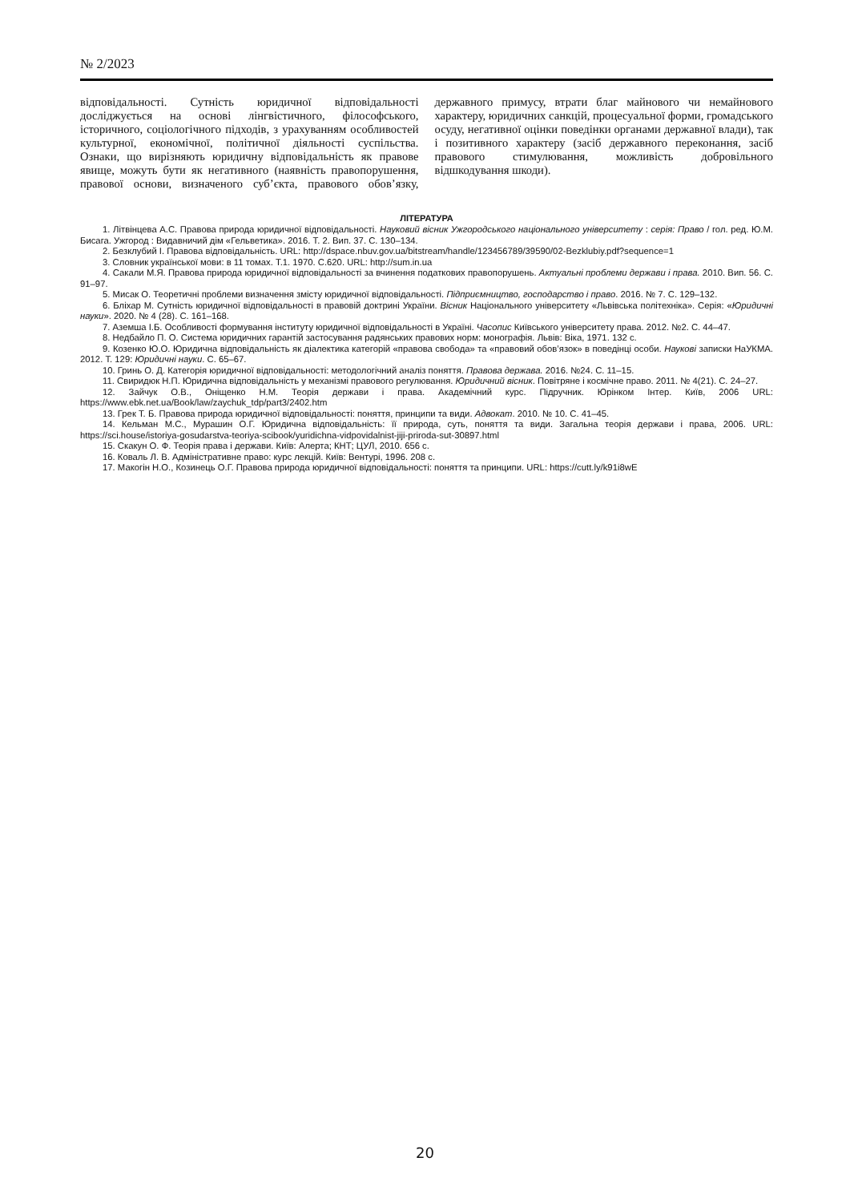№ 2/2023
відповідальності. Сутність юридичної відповідальності досліджується на основі лінгвістичного, філософського, історичного, соціологічного підходів, з урахуванням особливостей культурної, економічної, політичної діяльності суспільства. Ознаки, що вирізняють юридичну відповідальність як правове явище, можуть бути як негативного (наявність правопорушення, правової основи, визначеного суб’єкта, правового обов’язку, державного примусу, втрати благ майнового чи немайнового характеру, юридичних санкцій, процесуальної форми, громадського осуду, негативної оцінки поведінки органами державної влади), так і позитивного характеру (засіб державного переконання, засіб правового стимулювання, можливість добровільного відшкодування шкоди).
ЛІТЕРАТУРА
1. Літвінцева А.С. Правова природа юридичної відповідальності. Науковий вісник Ужгородського національного університету : серія: Право / гол. ред. Ю.М. Бисага. Ужгород : Видавничий дім «Гельветика». 2016. Т. 2. Вип. 37. С. 130–134.
2. Безклубий І. Правова відповідальність. URL: http://dspace.nbuv.gov.ua/bitstream/handle/123456789/39590/02-Bezklubiy.pdf?sequence=1
3. Словник української мови: в 11 томах. Т.1. 1970. С.620. URL: http://sum.in.ua
4. Сакали М.Я. Правова природа юридичної відповідальності за вчинення податкових правопорушень. Актуальні проблеми держави і права. 2010. Вип. 56. С. 91–97.
5. Мисак О. Теоретичні проблеми визначення змісту юридичної відповідальності. Підприємництво, господарство і право. 2016. № 7. С. 129–132.
6. Бліхар М. Сутність юридичної відповідальності в правовій доктрині України. Вісник Національного університету «Львівська політехніка». Серія: «Юридичні науки». 2020. № 4 (28). С. 161–168.
7. Аземша І.Б. Особливості формування інституту юридичної відповідальності в Україні. Часопис Київського університету права. 2012. №2. С. 44–47.
8. Недбайло П. О. Система юридичних гарантій застосування радянських правових норм: монографія. Львів: Віка, 1971. 132 с.
9. Козенко Ю.О. Юридична відповідальність як діалектика категорій «правова свобода» та «правовий обов’язок» в поведінці особи. Наукові записки НаУКМА. 2012. Т. 129: Юридичні науки. С. 65–67.
10. Гринь О. Д. Категорія юридичної відповідальності: методологічний аналіз поняття. Правова держава. 2016. №24. С. 11–15.
11. Свиридюк Н.П. Юридична відповідальність у механізмі правового регулювання. Юридичний вісник. Повітряне і космічне право. 2011. № 4(21). С. 24–27.
12. Зайчук О.В., Оніщенко Н.М. Теорія держави і права. Академічний курс. Підручник. Юрінком Інтер. Київ, 2006 URL: https://www.ebk.net.ua/Book/law/zaychuk_tdp/part3/2402.htm
13. Грек Т. Б. Правова природа юридичної відповідальності: поняття, принципи та види. Адвокат. 2010. № 10. С. 41–45.
14. Кельман М.С., Мурашин О.Г. Юридична відповідальність: її природа, суть, поняття та види. Загальна теорія держави і права, 2006. URL: https://sci.house/istoriya-gosudarstva-teoriya-scibook/yuridichna-vidpovidalnist-jiji-priroda-sut-30897.html
15. Скакун О. Ф. Теорія права і держави. Київ: Алерта; КНТ; ЦУЛ, 2010. 656 с.
16. Коваль Л. В. Адміністративне право: курс лекцій. Київ: Вентурі, 1996. 208 с.
17. Макогін Н.О., Козинець О.Г. Правова природа юридичної відповідальності: поняття та принципи. URL: https://cutt.ly/k91i8wE
20